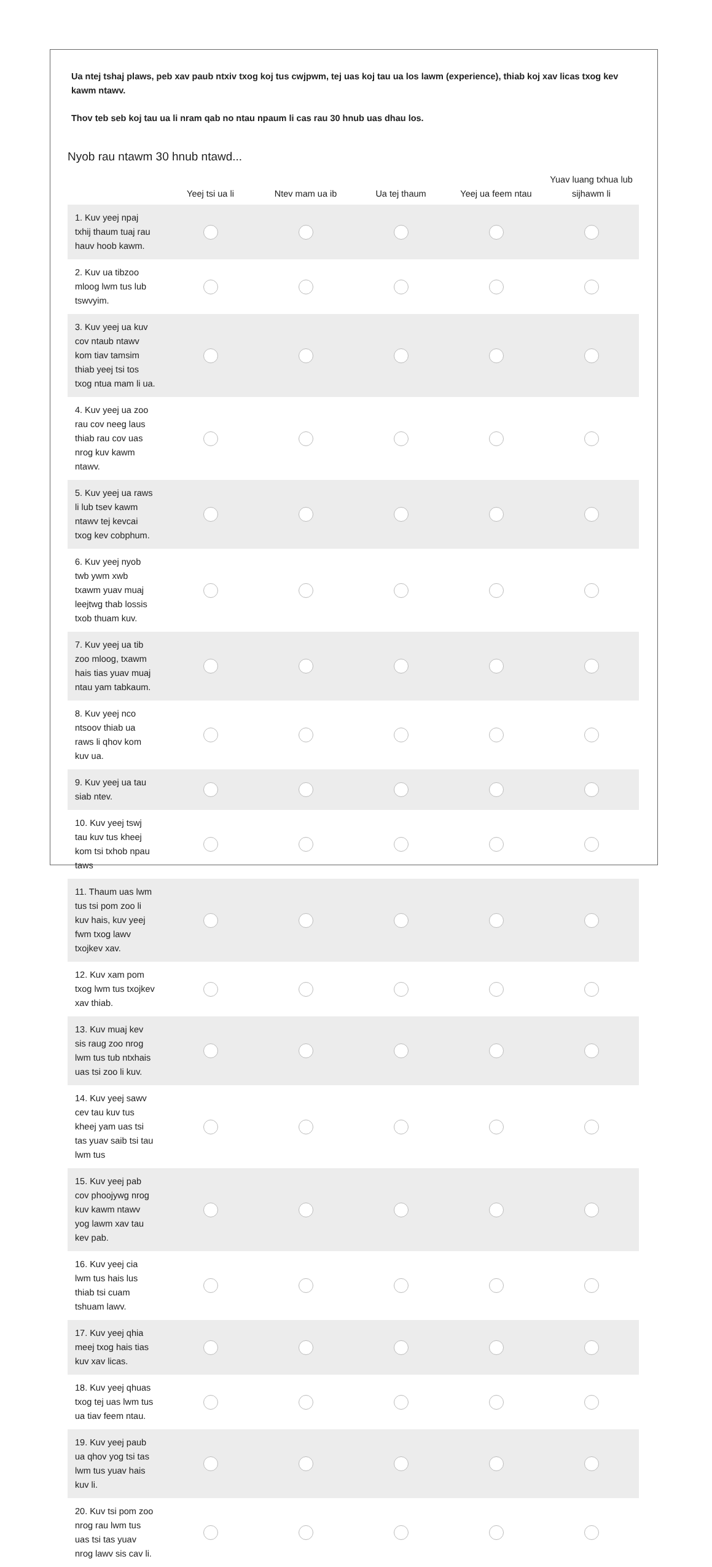Ua ntej tshaj plaws, peb xav paub ntxiv txog koj tus cwjpwm, tej uas koj tau ua los lawm (experience), thiab koj xav licas txog kev kawm ntawv.
Thov teb seb koj tau ua li nram qab no ntau npaum li cas rau 30 hnub uas dhau los.
Nyob rau ntawm 30 hnub ntawd...
| | Yeej tsi ua li | Ntev mam ua ib | Ua tej thaum | Yeej ua feem ntau | Yuav luang txhua lub sijhawm li |
| --- | --- | --- | --- | --- | --- |
| 1. Kuv yeej npaj txhij thaum tuaj rau hauv hoob kawm. | | | | | |
| 2. Kuv ua tibzoo mloog lwm tus lub tswvyim. | | | | | |
| 3. Kuv yeej ua kuv cov ntaub ntawv kom tiav tamsim thiab yeej tsi tos txog ntua mam li ua. | | | | | |
| 4. Kuv yeej ua zoo rau cov neeg laus thiab rau cov uas nrog kuv kawm ntawv. | | | | | |
| 5. Kuv yeej ua raws li lub tsev kawm ntawv tej kevcai txog kev cobphum. | | | | | |
| 6. Kuv yeej nyob twb ywm xwb txawm yuav muaj leejtwg thab lossis txob thuam kuv. | | | | | |
| 7. Kuv yeej ua tib zoo mloog, txawm hais tias yuav muaj ntau yam tabkaum. | | | | | |
| 8. Kuv yeej nco ntsoov thiab ua raws li qhov kom kuv ua. | | | | | |
| 9. Kuv yeej ua tau siab ntev. | | | | | |
| 10. Kuv yeej tswj tau kuv tus kheej kom tsi txhob npau taws | | | | | |
| 11. Thaum uas lwm tus tsi pom zoo li kuv hais, kuv yeej fwm txog lawv txojkev xav. | | | | | |
| 12. Kuv xam pom txog lwm tus txojkev xav thiab. | | | | | |
| 13. Kuv muaj kev sis raug zoo nrog lwm tus tub ntxhais uas tsi zoo li kuv. | | | | | |
| 14. Kuv yeej sawv cev tau kuv tus kheej yam uas tsi tas yuav saib tsi tau lwm tus | | | | | |
| 15. Kuv yeej pab cov phoojywg nrog kuv kawm ntawv yog lawm xav tau kev pab. | | | | | |
| 16. Kuv yeej cia lwm tus hais lus thiab tsi cuam tshuam lawv. | | | | | |
| 17. Kuv yeej qhia meej txog hais tias kuv xav licas. | | | | | |
| 18. Kuv yeej qhuas txog tej uas lwm tus ua tiav feem ntau. | | | | | |
| 19. Kuv yeej paub ua qhov yog tsi tas lwm tus yuav hais kuv li. | | | | | |
| 20. Kuv tsi pom zoo nrog rau lwm tus uas tsi tas yuav nrog lawv sis cav li. | | | | | |